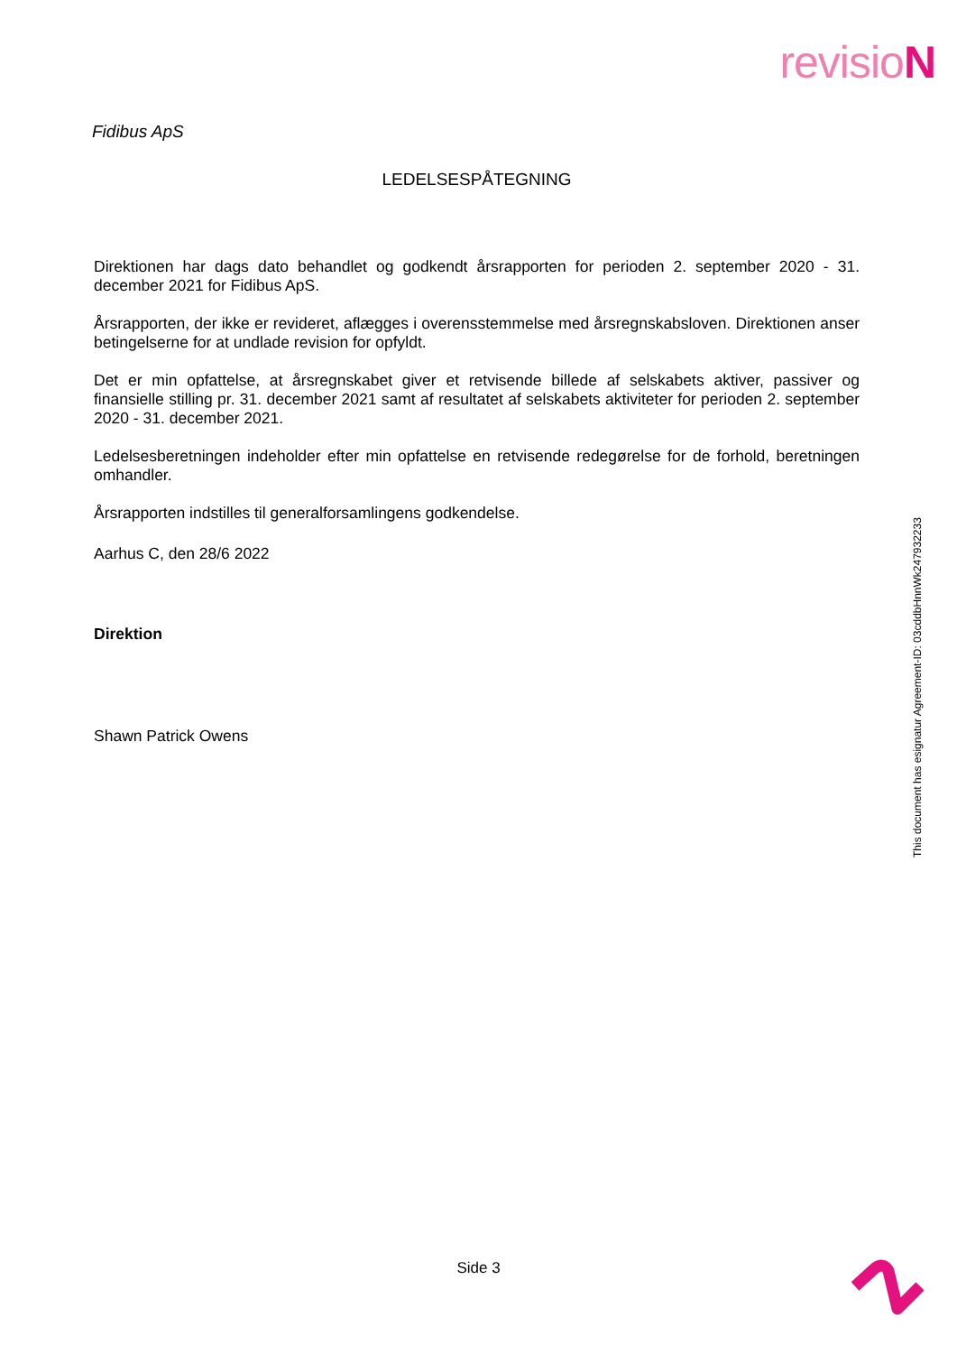revisioN
Fidibus ApS
LEDELSESPÅTEGNING
Direktionen har dags dato behandlet og godkendt årsrapporten for perioden 2. september 2020 - 31. december 2021 for Fidibus ApS.
Årsrapporten, der ikke er revideret, aflægges i overensstemmelse med årsregnskabsloven. Direktionen anser betingelserne for at undlade revision for opfyldt.
Det er min opfattelse, at årsregnskabet giver et retvisende billede af selskabets aktiver, passiver og finansielle stilling pr. 31. december 2021 samt af resultatet af selskabets aktiviteter for perioden 2. september 2020 - 31. december 2021.
Ledelsesberetningen indeholder efter min opfattelse en retvisende redegørelse for de forhold, beretningen omhandler.
Årsrapporten indstilles til generalforsamlingens godkendelse.
Aarhus C, den 28/6 2022
Direktion
Shawn Patrick Owens
This document has esignatur Agreement-ID: 03cddbHnnWk247932233
Side 3